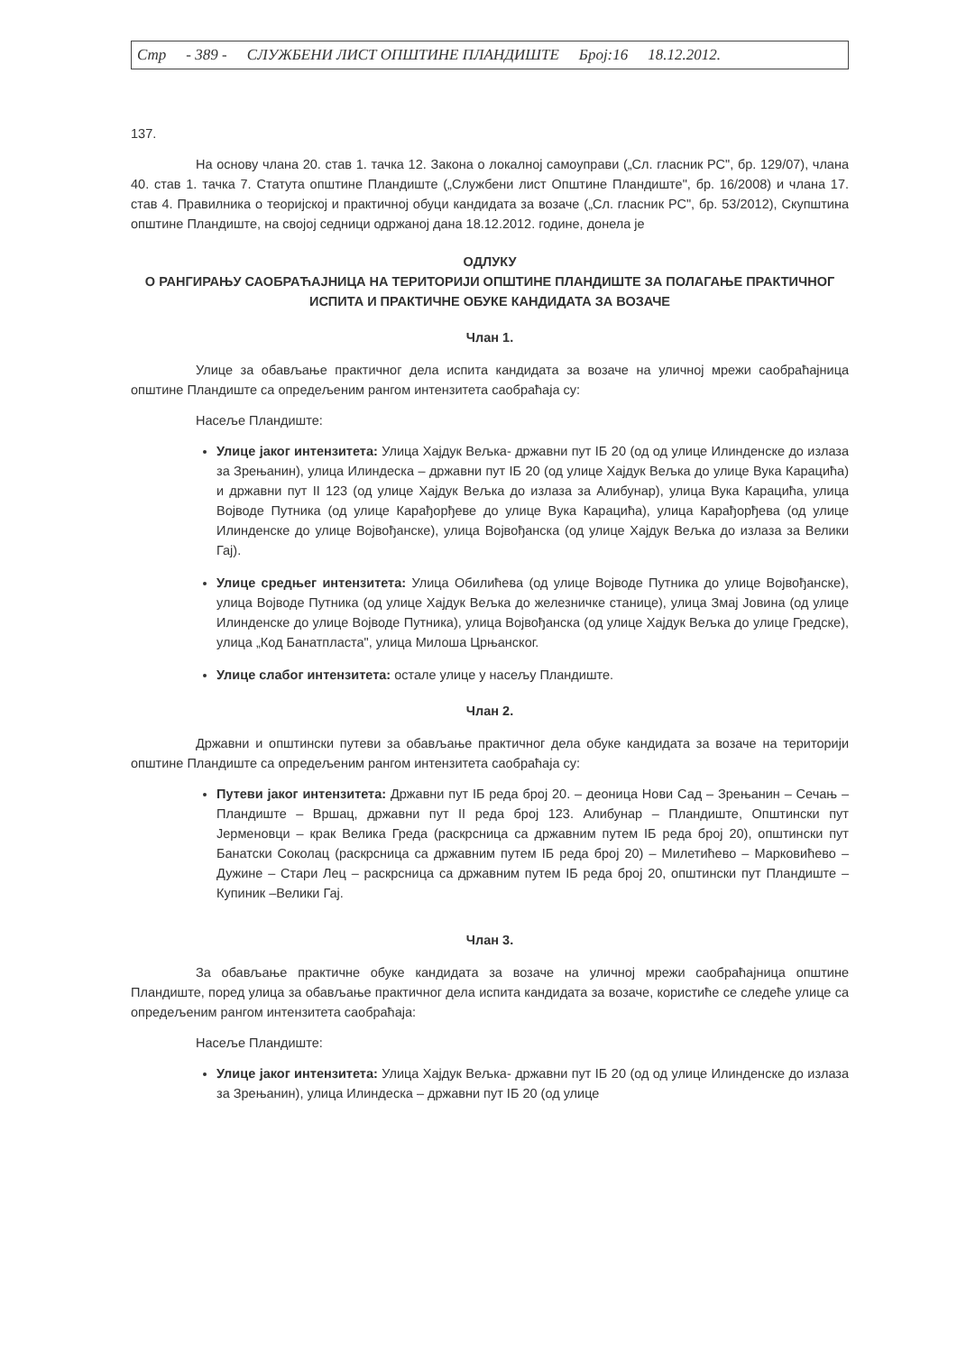Стр - 389 - СЛУЖБЕНИ ЛИСТ ОПШТИНЕ ПЛАНДИШТЕ Број:16 18.12.2012.
137.
На основу члана 20. став 1. тачка 12. Закона о локалној самоуправи („Сл. гласник РС", бр. 129/07), члана 40. став 1. тачка 7. Статута општине Пландиште („Службени лист Општине Пландиште", бр. 16/2008) и члана 17. став 4. Правилника о теоријској и практичној обуци кандидата за возаче („Сл. гласник РС", бр. 53/2012), Скупштина општине Пландиште, на својој седници одржаној дана 18.12.2012. године, донела је
ОДЛУКУ
О РАНГИРАЊУ САОБРАЋАЈНИЦА НА ТЕРИТОРИЈИ ОПШТИНЕ ПЛАНДИШТЕ ЗА ПОЛАГАЊЕ ПРАКТИЧНОГ ИСПИТА И ПРАКТИЧНЕ ОБУКЕ КАНДИДАТА ЗА ВОЗАЧЕ
Члан 1.
Улице за обављање практичног дела испита кандидата за возаче на уличној мрежи саобраћајница општине Пландиште са опредељеним рангом интензитета саобраћаја су:
Насеље Пландиште:
Улице јаког интензитета: Улица Хајдук Вељка- државни пут IБ 20 (од од улице Илинденске до излаза за Зрењанин), улица Илиндеска – државни пут IБ 20 (од улице Хајдук Вељка до улице Вука Карацића) и државни пут II 123 (од улице Хајдук Вељка до излаза за Алибунар), улица Вука Карацића, улица Војводе Путника (од улице Карађорђеве до улице Вука Карацића), улица Карађорђева (од улице Илинденске до улице Војвођанске), улица Војвођанска (од улице Хајдук Вељка до излаза за Велики Гај).
Улице средњег интензитета: Улица Обилићева (од улице Војводе Путника до улице Војвођанске), улица Војводе Путника (од улице Хајдук Вељка до железничке станице), улица Змај Јовина (од улице Илинденске до улице Војводе Путника), улица Војвођанска (од улице Хајдук Вељка до улице Гредске), улица „Код Банатпласта", улица Милоша Црњанског.
Улице слабог интензитета: остале улице у насељу Пландиште.
Члан 2.
Државни и општински путеви за обављање практичног дела обуке кандидата за возаче на територији општине Пландиште са опредељеним рангом интензитета саобраћаја су:
Путеви јаког интензитета: Државни пут IБ реда број 20. – деоница Нови Сад – Зрењанин – Сечањ – Пландиште – Вршац, државни пут II реда број 123. Алибунар – Пландиште, Општински пут Јерменовци – крак Велика Греда (раскрсница са државним путем IБ реда број 20), општински пут Банатски Соколац (раскрсница са државним путем IБ реда број 20) – Милетићево – Марковићево – Дужине – Стари Лец – раскрсница са државним путем IБ реда број 20, општински пут Пландиште –Купиник –Велики Гај.
Члан 3.
За обављање практичне обуке кандидата за возаче на уличној мрежи саобраћајница општине Пландиште, поред улица за обављање практичног дела испита кандидата за возаче, користиће се следеће улице са опредељеним рангом интензитета саобраћаја:
Насеље Пландиште:
Улице јаког интензитета: Улица Хајдук Вељка- државни пут IБ 20 (од од улице Илинденске до излаза за Зрењанин), улица Илиндеска – државни пут IБ 20 (од улице